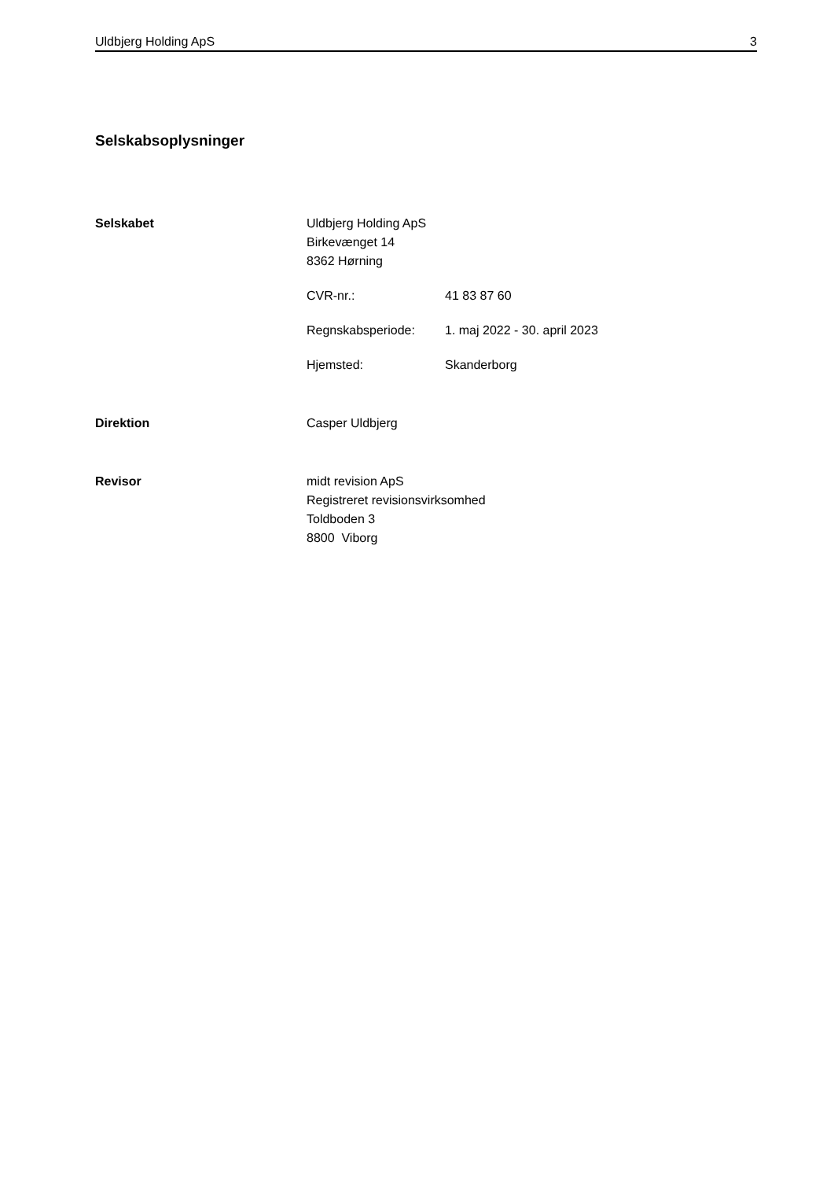Uldbjerg Holding ApS 3
Selskabsoplysninger
Selskabet Uldbjerg Holding ApS
Birkevænget 14
8362 Hørning
CVR-nr.: 41 83 87 60
Regnskabsperiode: 1. maj 2022 - 30. april 2023
Hjemsted: Skanderborg
Direktion Casper Uldbjerg
Revisor midt revision ApS
Registreret revisionsvirksomhed
Toldboden 3
8800 Viborg